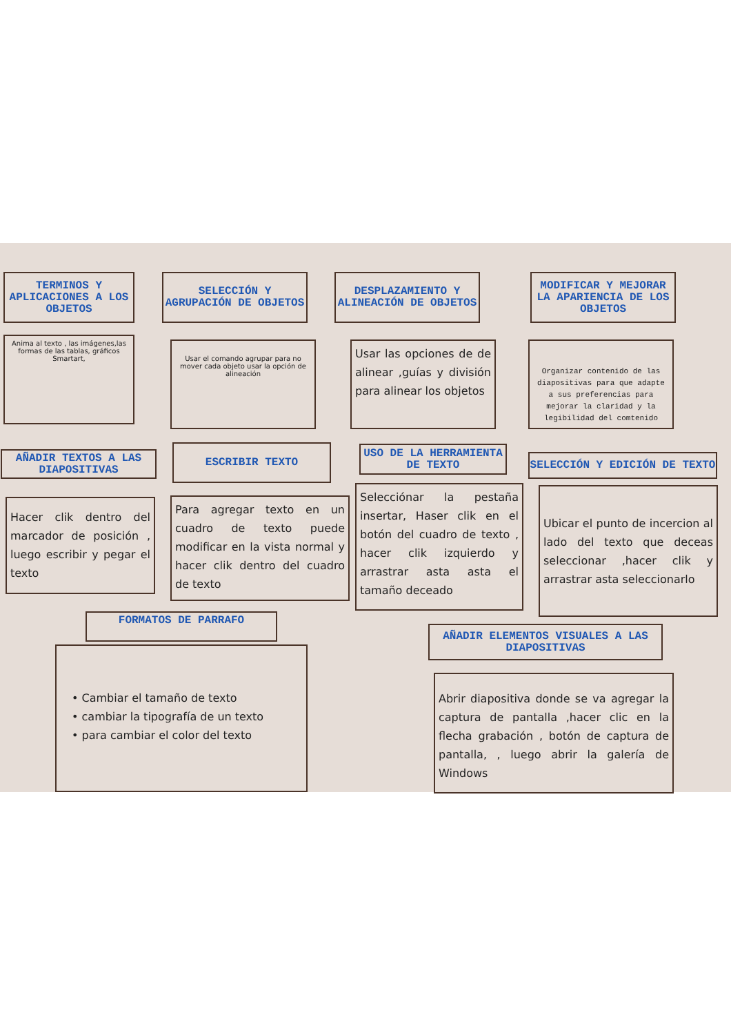TERMINOS Y APLICACIONES A LOS OBJETOS
Anima al texto , las imágenes,las formas de las tablas, gráficos Smartart,
SELECCIÓN Y AGRUPACIÓN DE OBJETOS
Usar el comando agrupar para no mover cada objeto usar la opción de alineación
DESPLAZAMIENTO Y ALINEACIÓN DE OBJETOS
Usar las opciones de de alinear ,guías y división para alinear los objetos
MODIFICAR Y MEJORAR LA APARIENCIA DE LOS OBJETOS
Organizar contenido de las diapositivas para que adapte a sus preferencias para mejorar la claridad y la legibilidad del comtenido
AÑADIR TEXTOS A LAS DIAPOSITIVAS
ESCRIBIR TEXTO
USO DE LA HERRAMIENTA DE TEXTO
SELECCIÓN Y EDICIÓN DE TEXTO
Hacer clik dentro del marcador de posición , luego escribir y pegar el texto
Para agregar texto en un cuadro de texto puede modificar en la vista normal y hacer clik dentro del cuadro de texto
Selecciónar la pestaña insertar, Haser clik en el botón del cuadro de texto , hacer clik izquierdo y arrastrar asta asta el tamaño deceado
Ubicar el punto de incercion al lado del texto que deceas seleccionar ,hacer clik y arrastrar asta seleccionarlo
FORMATOS DE PARRAFO
AÑADIR ELEMENTOS VISUALES A LAS DIAPOSITIVAS
• Cambiar el tamaño de texto
• cambiar la tipografía de un texto
• para cambiar el color del texto
Abrir diapositiva donde se va agregar la captura de pantalla ,hacer clic en la flecha grabación , botón de captura de pantalla, , luego abrir la galería de Windows